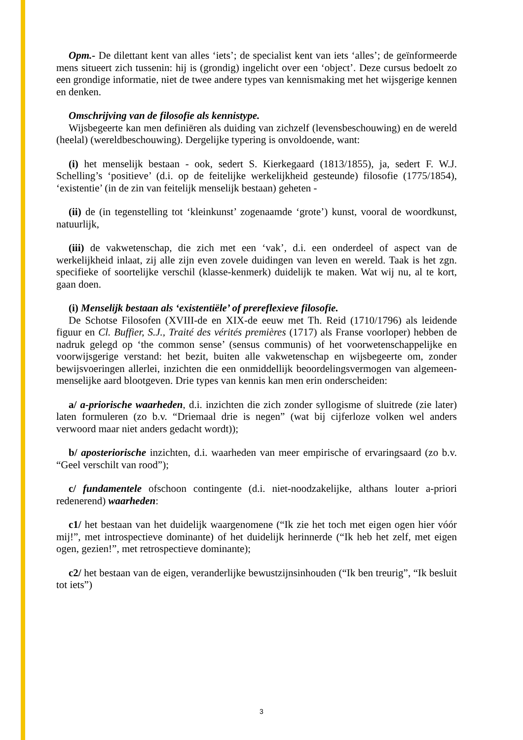Opm.- De dilettant kent van alles ‘iets’; de specialist kent van iets ‘alles’; de geïnformeerde mens situeert zich tussenin: hij is (grondig) ingelicht over een ‘object’. Deze cursus bedoelt zo een grondige informatie, niet de twee andere types van kennismaking met het wijsgerige kennen en denken.
Omschrijving van de filosofie als kennistype.
Wijsbegeerte kan men definiëren als duiding van zichzelf (levensbeschouwing) en de wereld (heelal) (wereldbeschouwing). Dergelijke typering is onvoldoende, want:
(i) het menselijk bestaan - ook, sedert S. Kierkegaard (1813/1855), ja, sedert F. W.J. Schelling’s ‘positieve’ (d.i. op de feitelijke werkelijkheid gesteunde) filosofie (1775/1854), ‘existentie’ (in de zin van feitelijk menselijk bestaan) geheten -
(ii) de (in tegenstelling tot ‘kleinkunst’ zogenaamde ‘grote’) kunst, vooral de woordkunst, natuurlijk,
(iii) de vakwetenschap, die zich met een ‘vak’, d.i. een onderdeel of aspect van de werkelijkheid inlaat, zij alle zijn even zovele duidingen van leven en wereld. Taak is het zgn. specifieke of soortelijke verschil (klasse-kenmerk) duidelijk te maken. Wat wij nu, al te kort, gaan doen.
(i) Menselijk bestaan als ‘existentiële’ of prereflexieve filosofie.
De Schotse Filosofen (XVIII-de en XIX-de eeuw met Th. Reid (1710/1796) als leidende figuur en Cl. Buffier, S.J., Traité des vérités premières (1717) als Franse voorloper) hebben de nadruk gelegd op ‘the common sense’ (sensus communis) of het voorwetenschappelijke en voorwijsgerige verstand: het bezit, buiten alle vakwetenschap en wijsbegeerte om, zonder bewijsvoeringen allerlei, inzichten die een onmiddellijk beoordelingsvermogen van algemeen-menselijke aard blootgeven. Drie types van kennis kan men erin onderscheiden:
a/ a-priorische waarheden, d.i. inzichten die zich zonder syllogisme of sluitrede (zie later) laten formuleren (zo b.v. “Driemaal drie is negen” (wat bij cijferloze volken wel anders verwoord maar niet anders gedacht wordt));
b/ aposteriorische inzichten, d.i. waarheden van meer empirische of ervaringsaard (zo b.v. “Geel verschilt van rood”);
c/ fundamentele ofschoon contingente (d.i. niet-noodzakelijke, althans louter a-priori redenerend) waarheden:
c1/ het bestaan van het duidelijk waargenomene (“Ik zie het toch met eigen ogen hier vóór mij!”, met introspectieve dominante) of het duidelijk herinnerde (“Ik heb het zelf, met eigen ogen, gezien!”, met retrospectieve dominante);
c2/ het bestaan van de eigen, veranderlijke bewustzijnsinhouden (“Ik ben treurig”, “Ik besluit tot iets”)
3